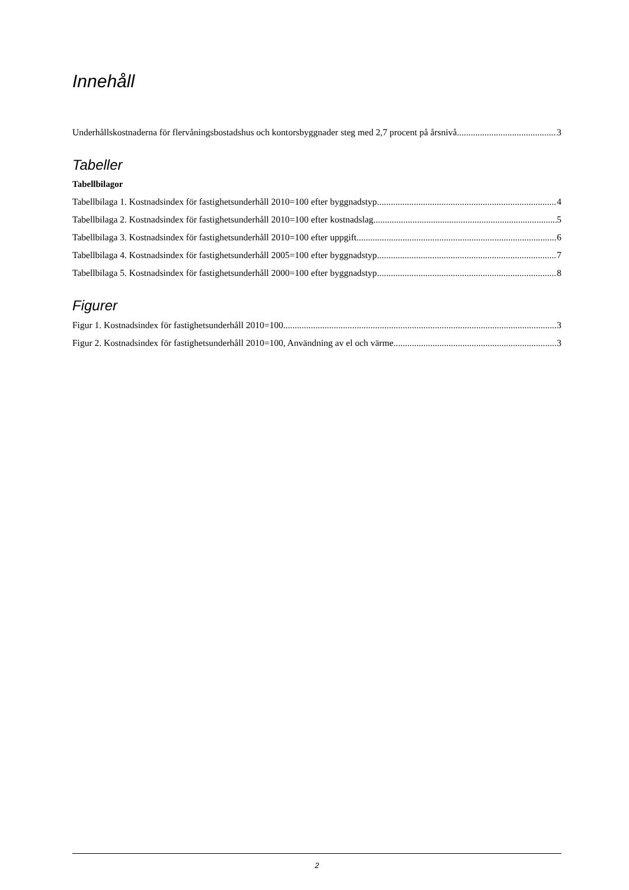Innehåll
Underhållskostnaderna för flervåningsbostadshus och kontorsbyggnader steg med 2,7 procent på årsnivå 3
Tabeller
Tabellbilagor
Tabellbilaga 1. Kostnadsindex för fastighetsunderhåll 2010=100 efter byggnadstyp 4
Tabellbilaga 2. Kostnadsindex för fastighetsunderhåll 2010=100 efter kostnadslag 5
Tabellbilaga 3. Kostnadsindex för fastighetsunderhåll 2010=100 efter uppgift 6
Tabellbilaga 4. Kostnadsindex för fastighetsunderhåll 2005=100 efter byggnadstyp 7
Tabellbilaga 5. Kostnadsindex för fastighetsunderhåll 2000=100 efter byggnadstyp 8
Figurer
Figur 1. Kostnadsindex för fastighetsunderhåll 2010=100 3
Figur 2. Kostnadsindex för fastighetsunderhåll 2010=100, Användning av el och värme 3
2